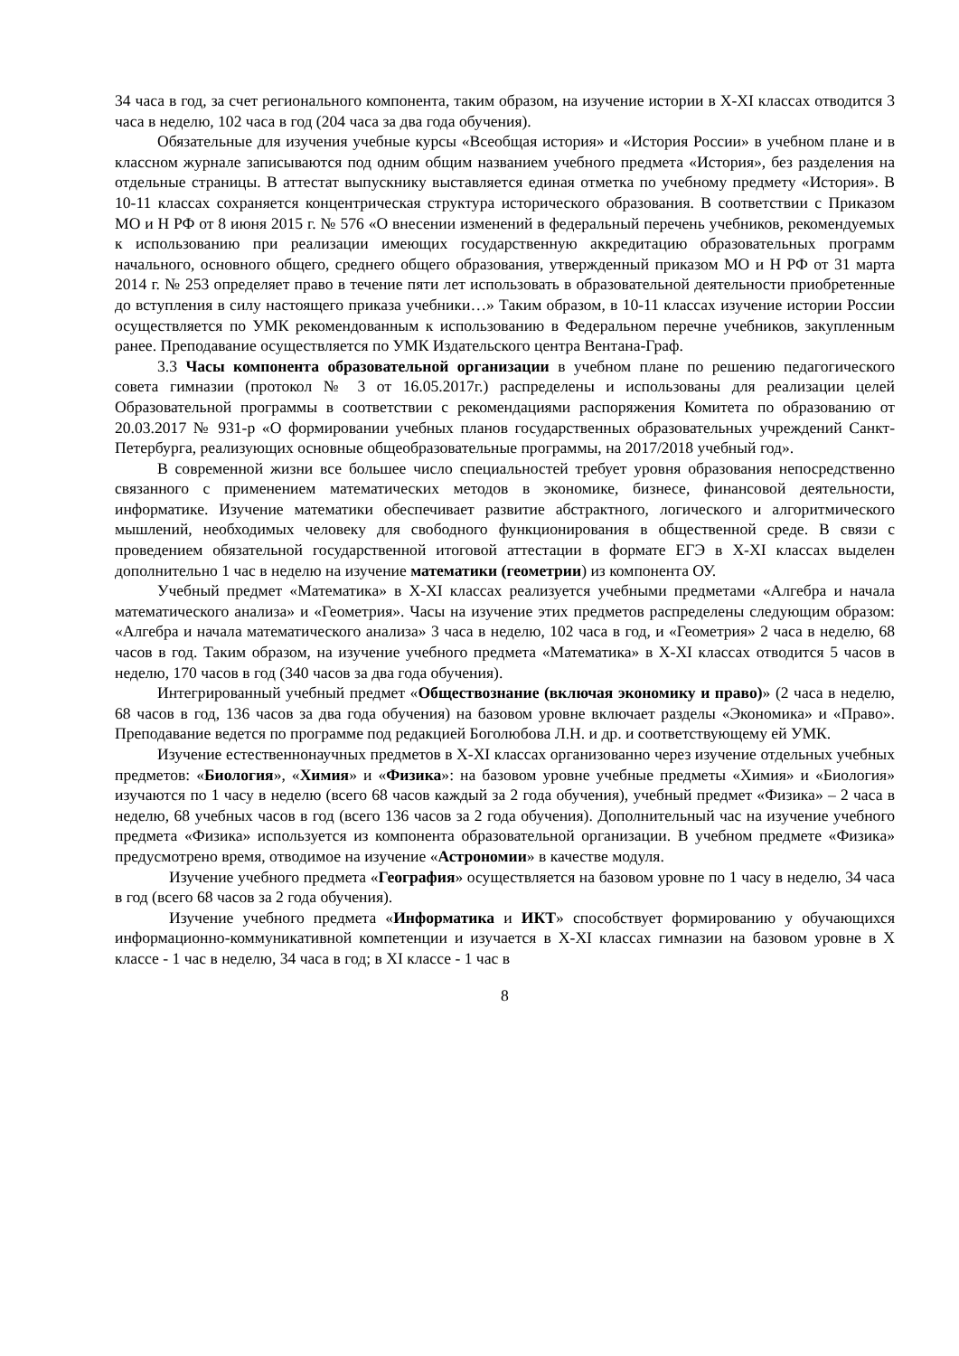34 часа в год, за счет региональнoго компонента, таким образом, на изучение истории в X-XI классах отводится 3 часа в неделю, 102 часа в год (204 часа за два года обучения).
Обязательные для изучения учебные курсы «Всеобщая история» и «История России» в учебном плане и в классном журнале записываются под одним общим названием учебного предмета «История», без разделения на отдельные страницы. В аттестат выпускнику выставляется единая отметка по учебному предмету «История». В 10-11 классах сохраняется концентрическая структура исторического образования. В соответствии с Приказом МО и Н РФ от 8 июня 2015 г. № 576 «О внесении изменений в федеральный перечень учебников, рекомендуемых к использованию при реализации имеющих государственную аккредитацию образовательных программ начального, основного общего, среднего общего образования, утвержденный приказом МО и Н РФ от 31 марта 2014 г. № 253 определяет право в течение пяти лет использовать в образовательной деятельности приобретенные до вступления в силу настоящего приказа учебники…» Таким образом, в 10-11 классах изучение истории России осуществляется по УМК рекомендованным к использованию в Федеральном перечне учебников, закупленным ранее. Преподавание осуществляется по УМК Издательского центра Вентана-Граф.
3.3 Часы компонента образовательной организации в учебном плане по решению педагогического совета гимназии (протокол № 3 от 16.05.2017г.) распределены и использованы для реализации целей Образовательной программы в соответствии с рекомендациями распоряжения Комитета по образованию от 20.03.2017 № 931-р «О формировании учебных планов государственных образовательных учреждений Санкт-Петербурга, реализующих основные общеобразовательные программы, на 2017/2018 учебный год».
В современной жизни все большее число специальностей требует уровня образования непосредственно связанного с применением математических методов в экономике, бизнесе, финансовой деятельности, информатике. Изучение математики обеспечивает развитие абстрактного, логического и алгоритмического мышлений, необходимых человеку для свободного функционирования в общественной среде. В связи с проведением обязательной государственной итоговой аттестации в формате ЕГЭ в X-XI классах выделен дополнительно 1 час в неделю на изучение математики (геометрии) из компонента ОУ.
Учебный предмет «Математика» в X-XI классах реализуется учебными предметами «Алгебра и начала математического анализа» и «Геометрия». Часы на изучение этих предметов распределены следующим образом: «Алгебра и начала математического анализа» 3 часа в неделю, 102 часа в год, и «Геометрия» 2 часа в неделю, 68 часов в год. Таким образом, на изучение учебного предмета «Математика» в X-XI классах отводится 5 часов в неделю, 170 часов в год (340 часов за два года обучения).
Интегрированный учебный предмет «Обществознание (включая экономику и право)» (2 часа в неделю, 68 часов в год, 136 часов за два года обучения) на базовом уровне включает разделы «Экономика» и «Право». Преподавание ведется по программе под редакцией Боголюбова Л.Н. и др. и соответствующему ей УМК.
Изучение естественнонаучных предметов в X-XI классах организованно через изучение отдельных учебных предметов: «Биология», «Химия» и «Физика»: на базовом уровне учебные предметы «Химия» и «Биология» изучаются по 1 часу в неделю (всего 68 часов каждый за 2 года обучения), учебный предмет «Физика» – 2 часа в неделю, 68 учебных часов в год (всего 136 часов за 2 года обучения). Дополнительный час на изучение учебного предмета «Физика» используется из компонента образовательной организации. В учебном предмете «Физика» предусмотрено время, отводимое на изучение «Астрономии» в качестве модуля.
Изучение учебного предмета «География» осуществляется на базовом уровне по 1 часу в неделю, 34 часа в год (всего 68 часов за 2 года обучения).
Изучение учебного предмета «Информатика и ИКТ» способствует формированию у обучающихся информационно-коммуникативной компетенции и изучается в X-XI классах гимназии на базовом уровне в X классе - 1 час в неделю, 34 часа в год; в XI классе - 1 час в
8